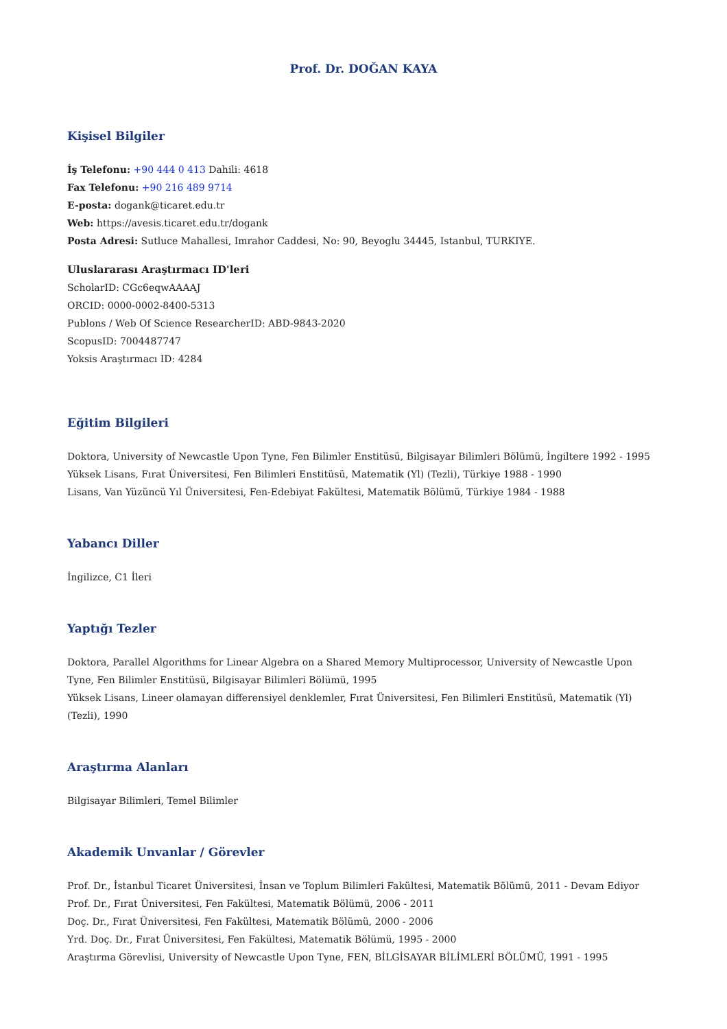Prof. Dr. DOĞAN KAYA
Kişisel Bilgiler
İş Telefonu: +90 444 0 413 Dahili: 4618
Fax Telefonu: +90 216 489 9714
E-posta: dogank@ticaret.edu.tr
Web: https://avesis.ticaret.edu.tr/dogank
Posta Adresi: Sutluce Mahallesi, Imrahor Caddesi, No: 90, Beyoglu 34445, Istanbul, TURKIYE.
Uluslararası Araştırmacı ID'leri
ScholarID: CGc6eqwAAAAJ
ORCID: 0000-0002-8400-5313
Publons / Web Of Science ResearcherID: ABD-9843-2020
ScopusID: 7004487747
Yoksis Araştırmacı ID: 4284
Eğitim Bilgileri
Doktora, University of Newcastle Upon Tyne, Fen Bilimler Enstitüsü, Bilgisayar Bilimleri Bölümü, İngiltere 1992 - 1995
Yüksek Lisans, Fırat Üniversitesi, Fen Bilimleri Enstitüsü, Matematik (Yl) (Tezli), Türkiye 1988 - 1990
Lisans, Van Yüzüncü Yıl Üniversitesi, Fen-Edebiyat Fakültesi, Matematik Bölümü, Türkiye 1984 - 1988
Yabancı Diller
İngilizce, C1 İleri
Yaptığı Tezler
Doktora, Parallel Algorithms for Linear Algebra on a Shared Memory Multiprocessor, University of Newcastle Upon Tyne, Fen Bilimler Enstitüsü, Bilgisayar Bilimleri Bölümü, 1995
Yüksek Lisans, Lineer olamayan differensiyel denklemler, Fırat Üniversitesi, Fen Bilimleri Enstitüsü, Matematik (Yl) (Tezli), 1990
Araştırma Alanları
Bilgisayar Bilimleri, Temel Bilimler
Akademik Unvanlar / Görevler
Prof. Dr., İstanbul Ticaret Üniversitesi, İnsan ve Toplum Bilimleri Fakültesi, Matematik Bölümü, 2011 - Devam Ediyor
Prof. Dr., Fırat Üniversitesi, Fen Fakültesi, Matematik Bölümü, 2006 - 2011
Doç. Dr., Fırat Üniversitesi, Fen Fakültesi, Matematik Bölümü, 2000 - 2006
Yrd. Doç. Dr., Fırat Üniversitesi, Fen Fakültesi, Matematik Bölümü, 1995 - 2000
Araştırma Görevlisi, University of Newcastle Upon Tyne, FEN, BİLGİSAYAR BİLİMLERİ BÖLÜMÜ, 1991 - 1995